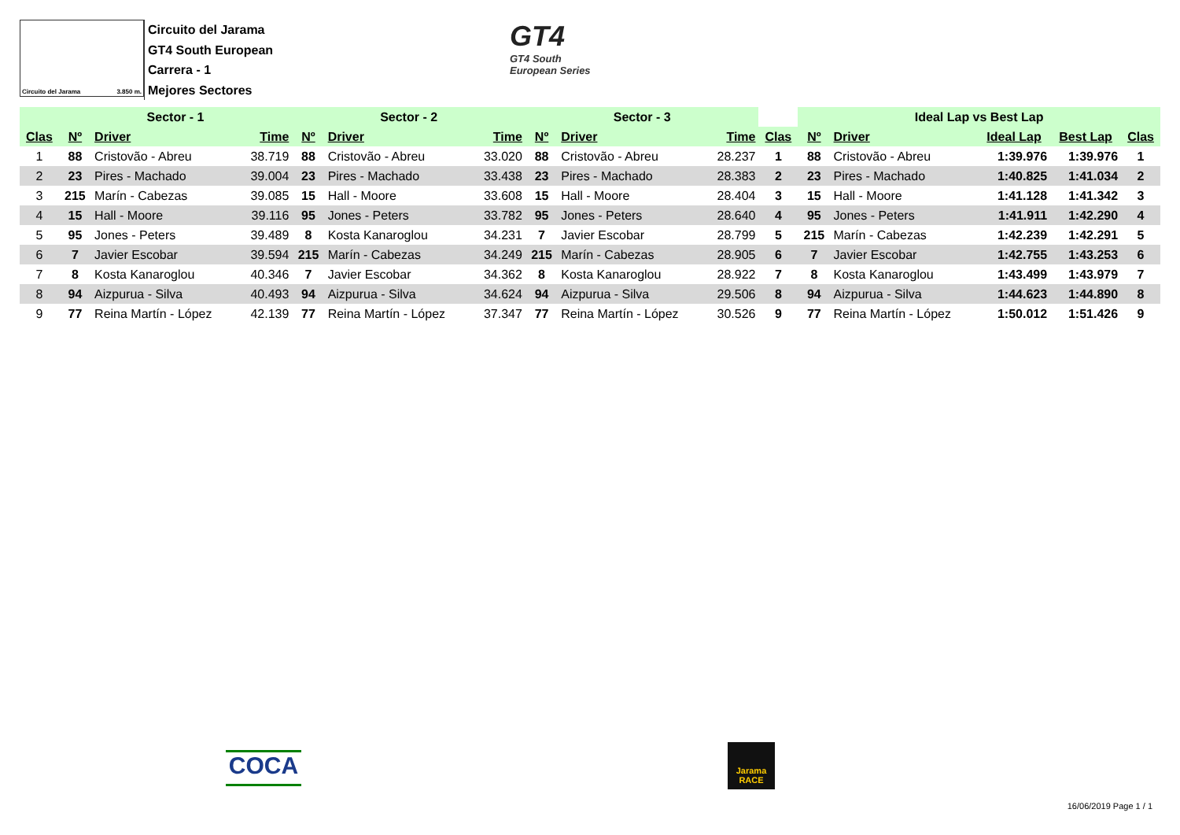Circuito del Jarama 3.850 m.
Circuito del Jarama
GT4 South European
Carrera - 1
Mejores Sectores
GT4
GT4 South
European Series
| | Sector - 1 | | | Sector - 2 | | | Sector - 3 | | | | Ideal Lap vs Best Lap | | | | |
| --- | --- | --- | --- | --- | --- | --- | --- | --- | --- | --- | --- | --- | --- | --- | --- |
| Clas | Nº | Driver | Time | Nº | Driver | Time | Nº | Driver | Time | Clas | Nº | Driver | Ideal Lap | Best Lap | Clas |
| 1 | 88 | Cristovão - Abreu | 38.719 | 88 | Cristovão - Abreu | 33.020 | 88 | Cristovão - Abreu | 28.237 | 1 | 88 | Cristovão - Abreu | 1:39.976 | 1:39.976 | 1 |
| 2 | 23 | Pires - Machado | 39.004 | 23 | Pires - Machado | 33.438 | 23 | Pires - Machado | 28.383 | 2 | 23 | Pires - Machado | 1:40.825 | 1:41.034 | 2 |
| 3 | 215 | Marín - Cabezas | 39.085 | 15 | Hall - Moore | 33.608 | 15 | Hall - Moore | 28.404 | 3 | 15 | Hall - Moore | 1:41.128 | 1:41.342 | 3 |
| 4 | 15 | Hall - Moore | 39.116 | 95 | Jones - Peters | 33.782 | 95 | Jones - Peters | 28.640 | 4 | 95 | Jones - Peters | 1:41.911 | 1:42.290 | 4 |
| 5 | 95 | Jones - Peters | 39.489 | 8 | Kosta Kanaroglou | 34.231 | 7 | Javier Escobar | 28.799 | 5 | 215 | Marín - Cabezas | 1:42.239 | 1:42.291 | 5 |
| 6 | 7 | Javier Escobar | 39.594 | 215 | Marín - Cabezas | 34.249 | 215 | Marín - Cabezas | 28.905 | 6 | 7 | Javier Escobar | 1:42.755 | 1:43.253 | 6 |
| 7 | 8 | Kosta Kanaroglou | 40.346 | 7 | Javier Escobar | 34.362 | 8 | Kosta Kanaroglou | 28.922 | 7 | 8 | Kosta Kanaroglou | 1:43.499 | 1:43.979 | 7 |
| 8 | 94 | Aizpurua - Silva | 40.493 | 94 | Aizpurua - Silva | 34.624 | 94 | Aizpurua - Silva | 29.506 | 8 | 94 | Aizpurua - Silva | 1:44.623 | 1:44.890 | 8 |
| 9 | 77 | Reina Martín - López | 42.139 | 77 | Reina Martín - López | 37.347 | 77 | Reina Martín - López | 30.526 | 9 | 77 | Reina Martín - López | 1:50.012 | 1:51.426 | 9 |
COCA
Jarama RACE
16/06/2019 Page 1 / 1